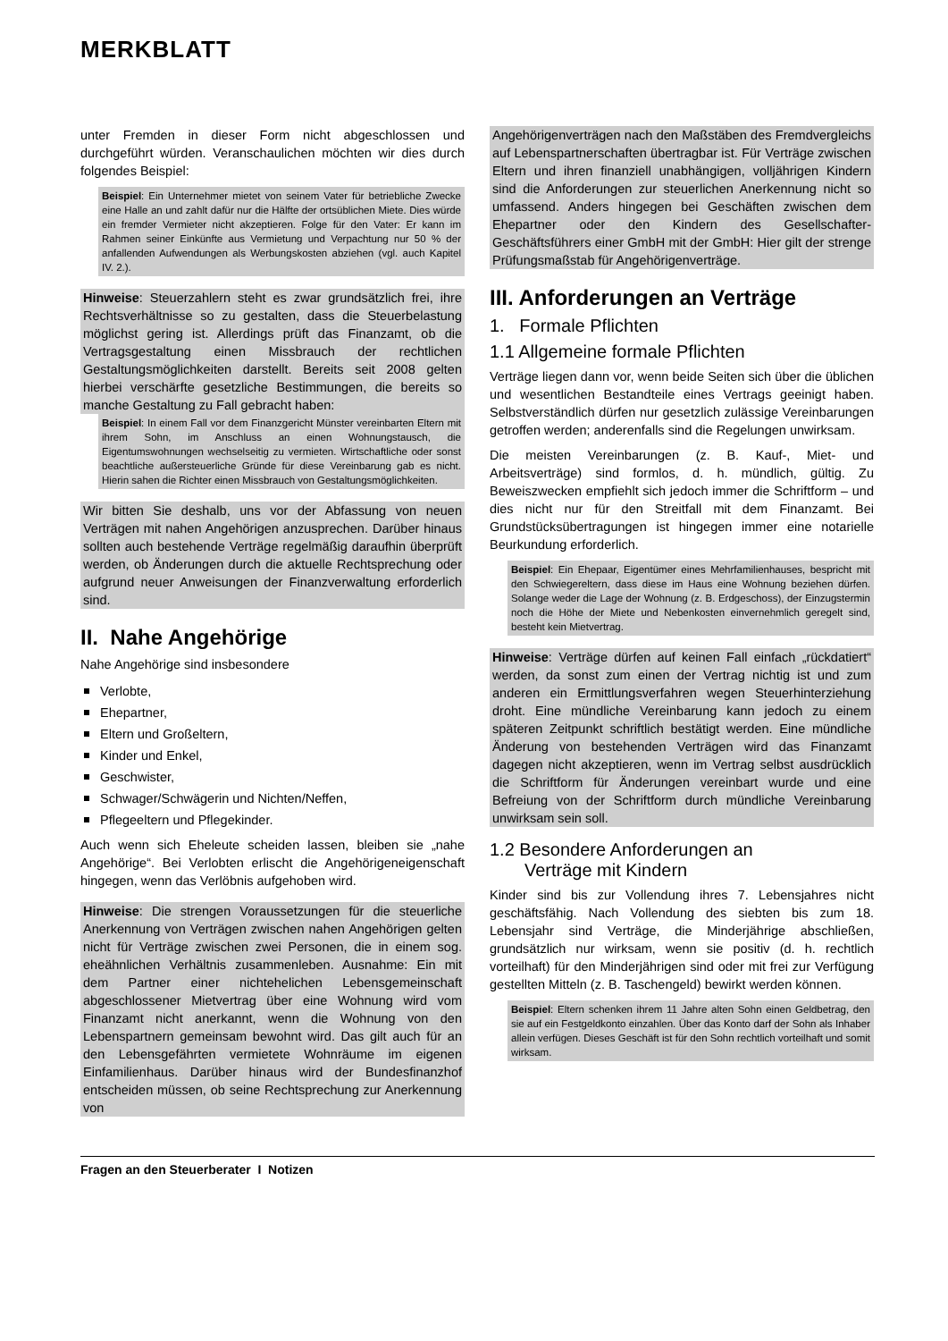MERKBLATT
unter Fremden in dieser Form nicht abgeschlossen und durchgeführt würden. Veranschaulichen möchten wir dies durch folgendes Beispiel:
Beispiel: Ein Unternehmer mietet von seinem Vater für betriebliche Zwecke eine Halle an und zahlt dafür nur die Hälfte der ortsüblichen Miete. Dies würde ein fremder Vermieter nicht akzeptieren. Folge für den Vater: Er kann im Rahmen seiner Einkünfte aus Vermietung und Verpachtung nur 50 % der anfallenden Aufwendungen als Werbungskosten abziehen (vgl. auch Kapitel IV. 2.).
Hinweise: Steuerzahlern steht es zwar grundsätzlich frei, ihre Rechtsverhältnisse so zu gestalten, dass die Steuerbelastung möglichst gering ist. Allerdings prüft das Finanzamt, ob die Vertragsgestaltung einen Missbrauch der rechtlichen Gestaltungsmöglichkeiten darstellt. Bereits seit 2008 gelten hierbei verschärfte gesetzliche Bestimmungen, die bereits so manche Gestaltung zu Fall gebracht haben:
Beispiel: In einem Fall vor dem Finanzgericht Münster vereinbarten Eltern mit ihrem Sohn, im Anschluss an einen Wohnungstausch, die Eigentumswohnungen wechselseitig zu vermieten. Wirtschaftliche oder sonst beachtliche außersteuerliche Gründe für diese Vereinbarung gab es nicht. Hierin sahen die Richter einen Missbrauch von Gestaltungsmöglichkeiten.
Wir bitten Sie deshalb, uns vor der Abfassung von neuen Verträgen mit nahen Angehörigen anzusprechen. Darüber hinaus sollten auch bestehende Verträge regelmäßig daraufhin überprüft werden, ob Änderungen durch die aktuelle Rechtsprechung oder aufgrund neuer Anweisungen der Finanzverwaltung erforderlich sind.
II. Nahe Angehörige
Nahe Angehörige sind insbesondere
Verlobte,
Ehepartner,
Eltern und Großeltern,
Kinder und Enkel,
Geschwister,
Schwager/Schwägerin und Nichten/Neffen,
Pflegeeltern und Pflegekinder.
Auch wenn sich Eheleute scheiden lassen, bleiben sie „nahe Angehörige“. Bei Verlobten erlischt die Angehörigeneigenschaft hingegen, wenn das Verlöbnis aufgehoben wird.
Hinweise: Die strengen Voraussetzungen für die steuerliche Anerkennung von Verträgen zwischen nahen Angehörigen gelten nicht für Verträge zwischen zwei Personen, die in einem sog. eheähnlichen Verhältnis zusammenleben. Ausnahme: Ein mit dem Partner einer nichtehelichen Lebensgemeinschaft abgeschlossener Mietvertrag über eine Wohnung wird vom Finanzamt nicht anerkannt, wenn die Wohnung von den Lebenspartnern gemeinsam bewohnt wird. Das gilt auch für an den Lebensgefährten vermietete Wohnräume im eigenen Einfamilienhaus. Darüber hinaus wird der Bundesfinanzhof entscheiden müssen, ob seine Rechtsprechung zur Anerkennung von
Angehörigenverträgen nach den Maßstäben des Fremdvergleichs auf Lebenspartnerschaften übertragbar ist. Für Verträge zwischen Eltern und ihren finanziell unabhängigen, volljährigen Kindern sind die Anforderungen zur steuerlichen Anerkennung nicht so umfassend. Anders hingegen bei Geschäften zwischen dem Ehepartner oder den Kindern des Gesellschafter-Geschäftsführers einer GmbH mit der GmbH: Hier gilt der strenge Prüfungsmaßstab für Angehörigenverträge.
III. Anforderungen an Verträge
1. Formale Pflichten
1.1 Allgemeine formale Pflichten
Verträge liegen dann vor, wenn beide Seiten sich über die üblichen und wesentlichen Bestandteile eines Vertrags geeinigt haben. Selbstverständlich dürfen nur gesetzlich zulässige Vereinbarungen getroffen werden; anderenfalls sind die Regelungen unwirksam.
Die meisten Vereinbarungen (z. B. Kauf-, Miet- und Arbeitsverträge) sind formlos, d. h. mündlich, gültig. Zu Beweiszwecken empfiehlt sich jedoch immer die Schriftform – und dies nicht nur für den Streitfall mit dem Finanzamt. Bei Grundstücksübertragungen ist hingegen immer eine notarielle Beurkundung erforderlich.
Beispiel: Ein Ehepaar, Eigentümer eines Mehrfamilienhauses, bespricht mit den Schwiegereltern, dass diese im Haus eine Wohnung beziehen dürfen. Solange weder die Lage der Wohnung (z. B. Erdgeschoss), der Einzugstermin noch die Höhe der Miete und Nebenkosten einvernehmlich geregelt sind, besteht kein Mietvertrag.
Hinweise: Verträge dürfen auf keinen Fall einfach „rückdatiert“ werden, da sonst zum einen der Vertrag nichtig ist und zum anderen ein Ermittlungsverfahren wegen Steuerhinterziehung droht. Eine mündliche Vereinbarung kann jedoch zu einem späteren Zeitpunkt schriftlich bestätigt werden. Eine mündliche Änderung von bestehenden Verträgen wird das Finanzamt dagegen nicht akzeptieren, wenn im Vertrag selbst ausdrücklich die Schriftform für Änderungen vereinbart wurde und eine Befreiung von der Schriftform durch mündliche Vereinbarung unwirksam sein soll.
1.2 Besondere Anforderungen an
Verträge mit Kindern
Kinder sind bis zur Vollendung ihres 7. Lebensjahres nicht geschäftsfähig. Nach Vollendung des siebten bis zum 18. Lebensjahr sind Verträge, die Minderjährige abschließen, grundsätzlich nur wirksam, wenn sie positiv (d. h. rechtlich vorteilhaft) für den Minderjährigen sind oder mit frei zur Verfügung gestellten Mitteln (z. B. Taschengeld) bewirkt werden können.
Beispiel: Eltern schenken ihrem 11 Jahre alten Sohn einen Geldbetrag, den sie auf ein Festgeldkonto einzahlen. Über das Konto darf der Sohn als Inhaber allein verfügen. Dieses Geschäft ist für den Sohn rechtlich vorteilhaft und somit wirksam.
Fragen an den Steuerberater I Notizen